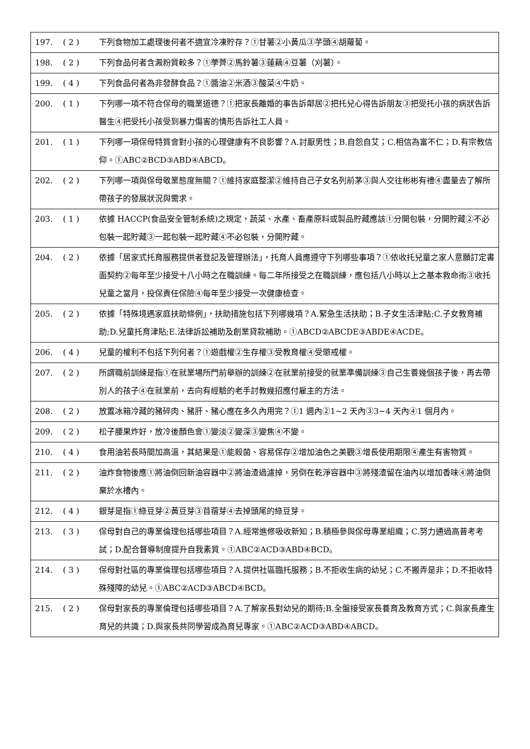| 197. | ( 2 ) | 下列食物加工處理後何者不適宜冷凍貯存？①甘薯②小黃瓜③芋頭④胡蘿蔔。 |
| 198. | ( 2 ) | 下列食品何者含澱粉質較多？①荸薺②馬鈴薯③蓮藕④豆薯（刈薯）。 |
| 199. | ( 4 ) | 下列食品何者為非發酵食品？①醬油②米酒③酸菜④牛奶。 |
| 200. | ( 1 ) | 下列哪一項不符合保母的職業道德？①把家長離婚的事告訴鄰居②把托兒心得告訴朋友③把受托小孩的病狀告訴醫生④把受托小孩受到暴力傷害的情形告訴社工人員。 |
| 201. | ( 1 ) | 下列哪一項保母特質會對小孩的心理健康有不良影響？A.討厭男性；B.自怨自艾；C.相信為富不仁；D.有宗教信仰。①ABC②BCD③ABD④ABCD。 |
| 202. | ( 2 ) | 下列哪一項與保母敬業態度無關？①維持家庭整潔②維持自己子女名列前茅③與人交往彬彬有禮④盡量去了解所帶孩子的發展狀況與需求。 |
| 203. | ( 1 ) | 依據 HACCP(食品安全管制系統)之規定，蔬菜、水產、畜產原料或製品貯藏應該①分開包裝，分開貯藏②不必包裝一起貯藏③一起包裝一起貯藏④不必包裝，分開貯藏。 |
| 204. | ( 2 ) | 依據「居家式托育服務提供者登記及管理辦法」，托育人員應遵守下列哪些事項？①依收托兒童之家人意願訂定書面契約②每年至少接受十八小時之在職訓練。每二年所接受之在職訓練，應包括八小時以上之基本救命術③收托兒童之當月，投保責任保險④每年至少接受一次健康檢查。 |
| 205. | ( 2 ) | 依據「特殊境遇家庭扶助條例」，扶助措施包括下列哪幾項？A.緊急生活扶助；B.子女生活津貼;C.子女教育補助;D.兒童托育津貼;E.法律訴訟補助及創業貸款補助。①ABCD②ABCDE③ABDE④ACDE。 |
| 206. | ( 4 ) | 兒童的權利不包括下列何者？①遊戲權②生存權③受教育權④受懲戒權。 |
| 207. | ( 2 ) | 所謂職前訓練是指①在就業場所門前舉辦的訓練②在就業前接受的就業準備訓練③自己生養幾個孩子後，再去帶別人的孩子④在就業前，去向有經驗的老手討教幾招應付雇主的方法。 |
| 208. | ( 2 ) | 放置冰箱冷藏的豬碎肉、豬肝、豬心應在多久內用完？①1 週內②1~2 天內③3~4 天內④1 個月內。 |
| 209. | ( 2 ) | 松子腰果炸好，放冷後顏色會①變淡②變深③變焦④不變。 |
| 210. | ( 4 ) | 食用油若長時間加高溫，其結果是①能殺菌、容易保存②增加油色之美觀③增長使用期限④產生有害物質。 |
| 211. | ( 2 ) | 油炸食物後應①將油倒回新油容器中②將油渣過濾掉，另倒在乾淨容器中③將殘渣留在油內以增加香味④將油倒棄於水槽內。 |
| 212. | ( 4 ) | 銀芽是指①綠豆芽②黃豆芽③苜蓿芽④去掉頭尾的綠豆芽。 |
| 213. | ( 3 ) | 保母對自己的專業倫理包括哪些項目？A.經常進修吸收新知；B.積極參與保母專業組織；C.努力通過高普考考試；D.配合督導制度提升自我素質。①ABC②ACD③ABD④BCD。 |
| 214. | ( 3 ) | 保母對社區的專業倫理包括哪些項目？A.提供社區臨托服務；B.不拒收生病的幼兒；C.不搬弄是非；D.不拒收特殊殘障的幼兒。①ABC②ACD③ABCD④BCD。 |
| 215. | ( 2 ) | 保母對家長的專業倫理包括哪些項目？A.了解家長對幼兒的期待;B.全盤接受家長養育及教育方式；C.與家長產生育兒的共識；D.與家長共同學習成為育兒專家。①ABC②ACD③ABD④ABCD。 |